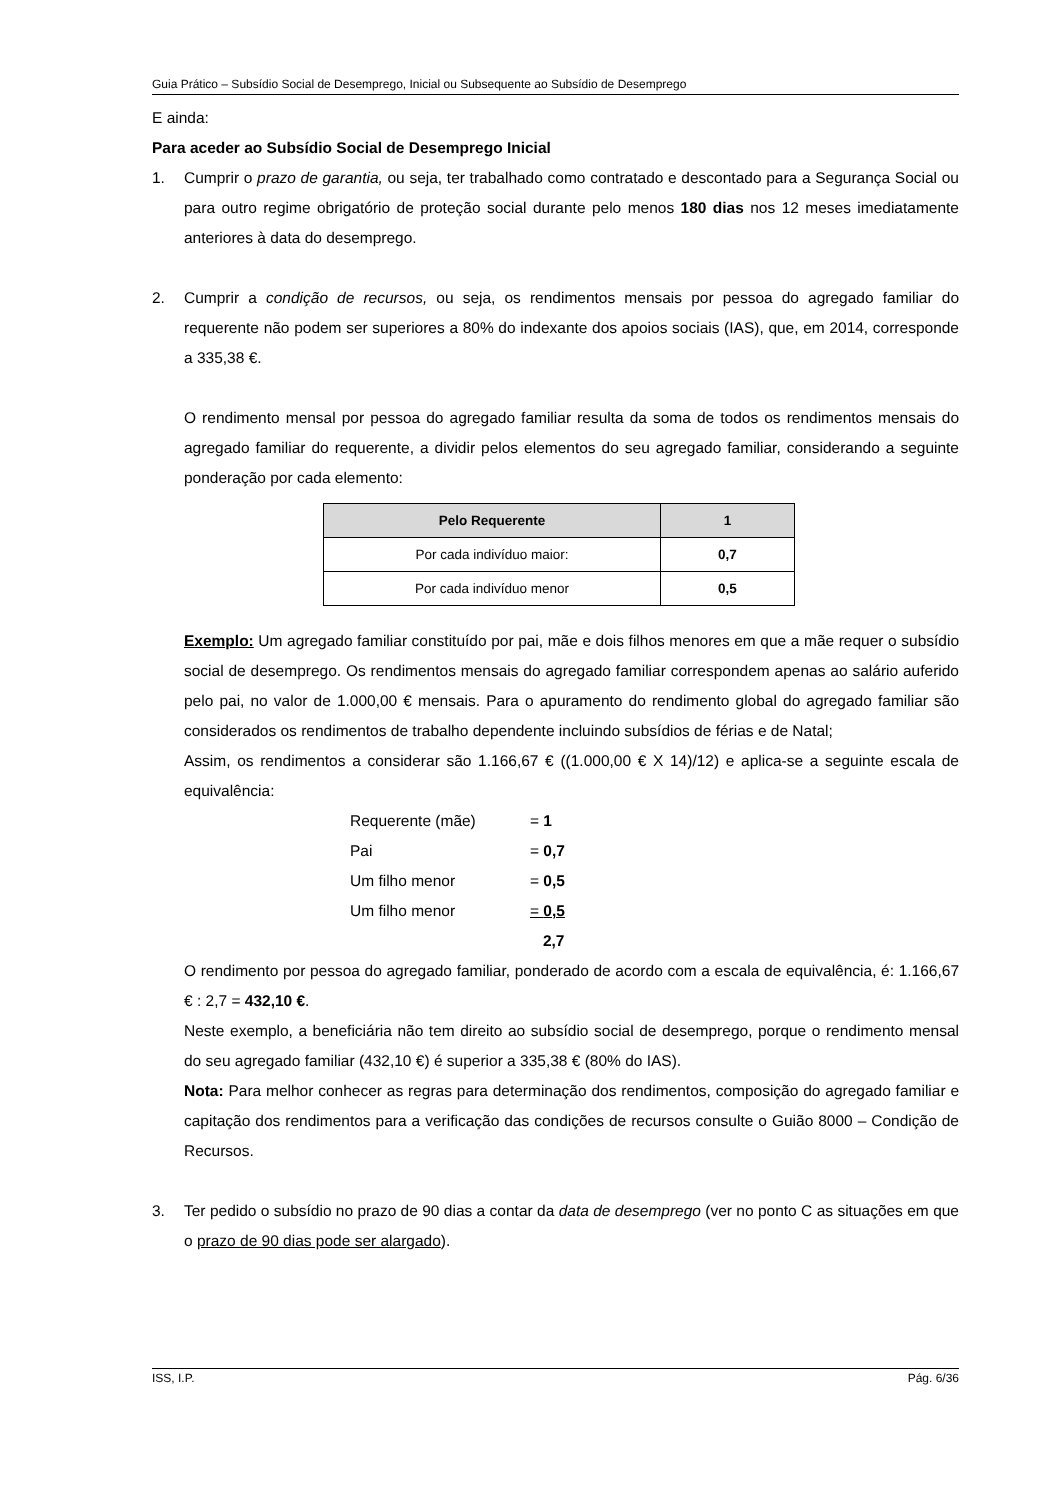Guia Prático – Subsídio Social de Desemprego, Inicial ou Subsequente ao Subsídio de Desemprego
E ainda:
Para aceder ao Subsídio Social de Desemprego Inicial
1. Cumprir o prazo de garantia, ou seja, ter trabalhado como contratado e descontado para a Segurança Social ou para outro regime obrigatório de proteção social durante pelo menos 180 dias nos 12 meses imediatamente anteriores à data do desemprego.
2. Cumprir a condição de recursos, ou seja, os rendimentos mensais por pessoa do agregado familiar do requerente não podem ser superiores a 80% do indexante dos apoios sociais (IAS), que, em 2014, corresponde a 335,38 €.
O rendimento mensal por pessoa do agregado familiar resulta da soma de todos os rendimentos mensais do agregado familiar do requerente, a dividir pelos elementos do seu agregado familiar, considerando a seguinte ponderação por cada elemento:
| Pelo Requerente | 1 |
| --- | --- |
| Por cada indivíduo maior: | 0,7 |
| Por cada indivíduo menor | 0,5 |
Exemplo: Um agregado familiar constituído por pai, mãe e dois filhos menores em que a mãe requer o subsídio social de desemprego. Os rendimentos mensais do agregado familiar correspondem apenas ao salário auferido pelo pai, no valor de 1.000,00 € mensais. Para o apuramento do rendimento global do agregado familiar são considerados os rendimentos de trabalho dependente incluindo subsídios de férias e de Natal;
Assim, os rendimentos a considerar são 1.166,67 € ((1.000,00 € X 14)/12) e aplica-se a seguinte escala de equivalência:
Requerente (mãe) = 1
Pai = 0,7
Um filho menor = 0,5
Um filho menor = 0,5
2,7
O rendimento por pessoa do agregado familiar, ponderado de acordo com a escala de equivalência, é: 1.166,67 € : 2,7 = 432,10 €.
Neste exemplo, a beneficiária não tem direito ao subsídio social de desemprego, porque o rendimento mensal do seu agregado familiar (432,10 €) é superior a 335,38 € (80% do IAS).
Nota: Para melhor conhecer as regras para determinação dos rendimentos, composição do agregado familiar e capitação dos rendimentos para a verificação das condições de recursos consulte o Guião 8000 – Condição de Recursos.
3. Ter pedido o subsídio no prazo de 90 dias a contar da data de desemprego (ver no ponto C as situações em que o prazo de 90 dias pode ser alargado).
ISS, I.P. Pág. 6/36